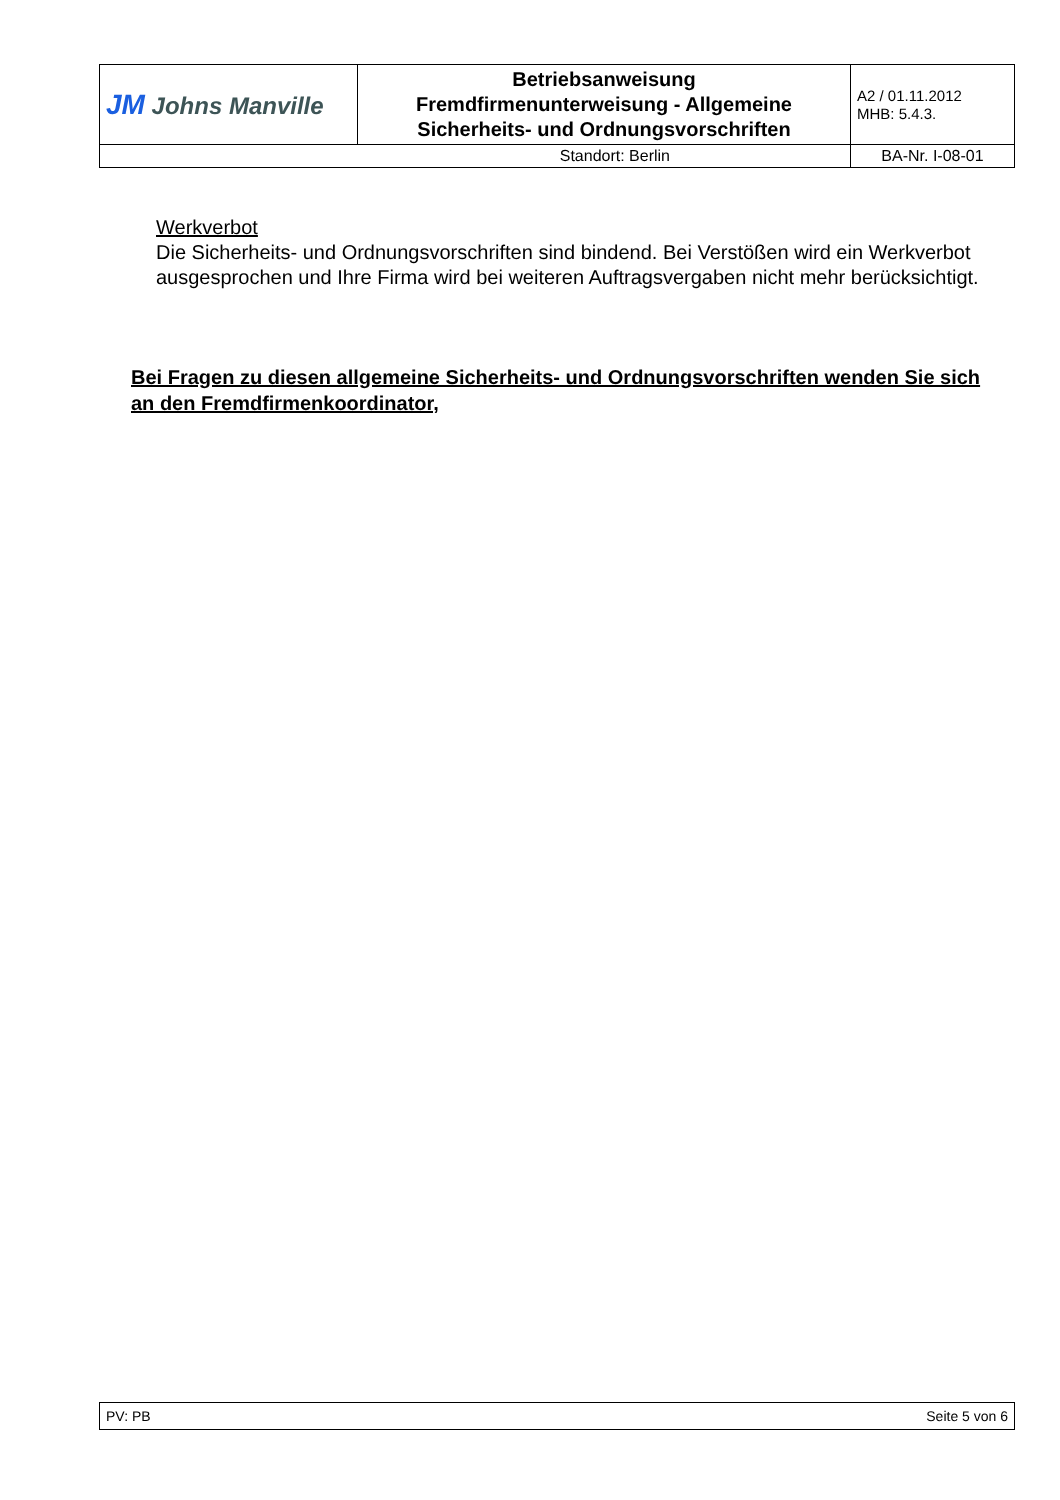| JM Johns Manville | Betriebsanweisung Fremdfirmenunterweisung - Allgemeine Sicherheits- und Ordnungsvorschriften | A2 / 01.11.2012 MHB: 5.4.3. |
| Standort: Berlin | | BA-Nr. I-08-01 |
Werkverbot
Die Sicherheits- und Ordnungsvorschriften sind bindend. Bei Verstößen wird ein Werkverbot ausgesprochen und Ihre Firma wird bei weiteren Auftragsvergaben nicht mehr berücksichtigt.
Bei Fragen zu diesen allgemeine Sicherheits- und Ordnungsvorschriften wenden Sie sich an den Fremdfirmenkoordinator,
| PV: PB | Seite 5 von 6 |